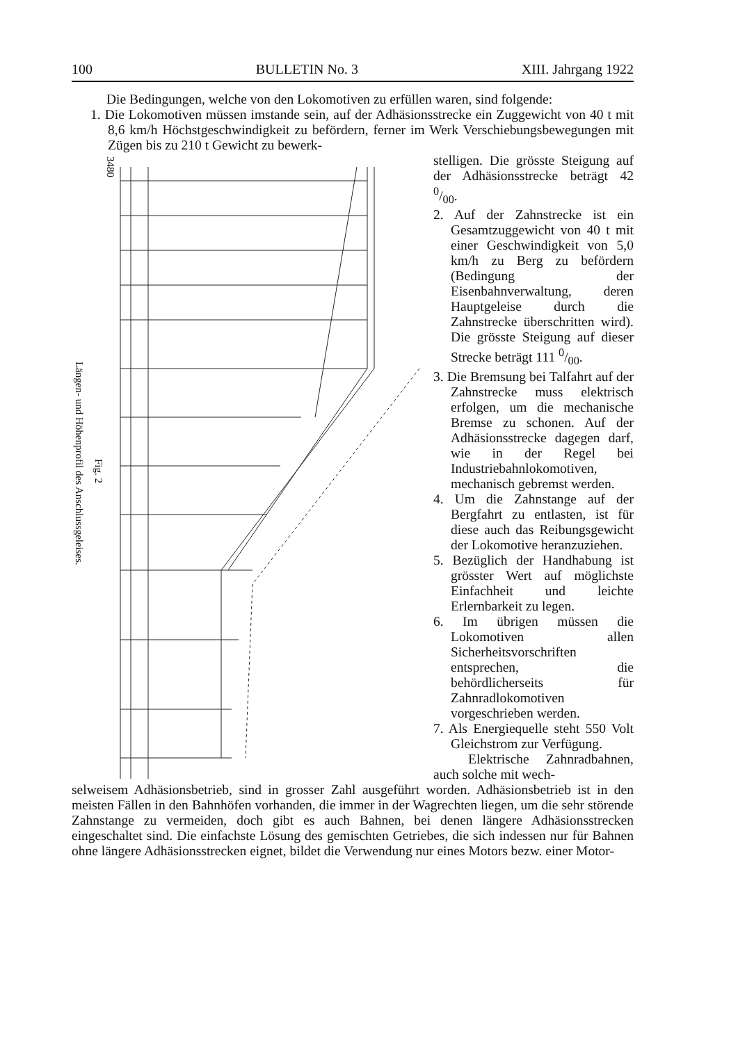100 BULLETIN No. 3 XIII. Jahrgang 1922
Die Bedingungen, welche von den Lokomotiven zu erfüllen waren, sind folgende:
1. Die Lokomotiven müssen imstande sein, auf der Adhäsionsstrecke ein Zuggewicht von 40 t mit 8,6 km/h Höchstgeschwindigkeit zu befördern, ferner im Werk Verschiebungsbewegungen mit Zügen bis zu 210 t Gewicht zu bewerk-
3480
Längen- und Höhenprofil des Anschlussgeleises.
Fig. 2
stelligen. Die grösste Steigung auf der Adhäsionsstrecke beträgt 42 0/00.
2. Auf der Zahnstrecke ist ein Gesamtzuggewicht von 40 t mit einer Geschwindigkeit von 5,0 km/h zu Berg zu befördern (Bedingung der Eisenbahnverwaltung, deren Hauptgeleise durch die Zahnstrecke überschritten wird). Die grösste Steigung auf dieser Strecke beträgt 111 0/00.
3. Die Bremsung bei Talfahrt auf der Zahnstrecke muss elektrisch erfolgen, um die mechanische Bremse zu schonen. Auf der Adhäsionsstrecke dagegen darf, wie in der Regel bei Industriebahnlokomotiven, mechanisch gebremst werden.
4. Um die Zahnstange auf der Bergfahrt zu entlasten, ist für diese auch das Reibungsgewicht der Lokomotive heranzuziehen.
5. Bezüglich der Handhabung ist grösster Wert auf möglichste Einfachheit und leichte Erlernbarkeit zu legen.
6. Im übrigen müssen die Lokomotiven allen Sicherheitsvorschriften entsprechen, die behördlicherseits für Zahnradlokomotiven vorgeschrieben werden.
7. Als Energiequelle steht 550 Volt Gleichstrom zur Verfügung.
Elektrische Zahnradbahnen, auch solche mit wech-
selweisem Adhäsionsbetrieb, sind in grosser Zahl ausgeführt worden. Adhäsionsbetrieb ist in den meisten Fällen in den Bahnhöfen vorhanden, die immer in der Wagrechten liegen, um die sehr störende Zahnstange zu vermeiden, doch gibt es auch Bahnen, bei denen längere Adhäsionsstrecken eingeschaltet sind. Die einfachste Lösung des gemischten Getriebes, die sich indessen nur für Bahnen ohne längere Adhäsionsstrecken eignet, bildet die Verwendung nur eines Motors bezw. einer Motor-